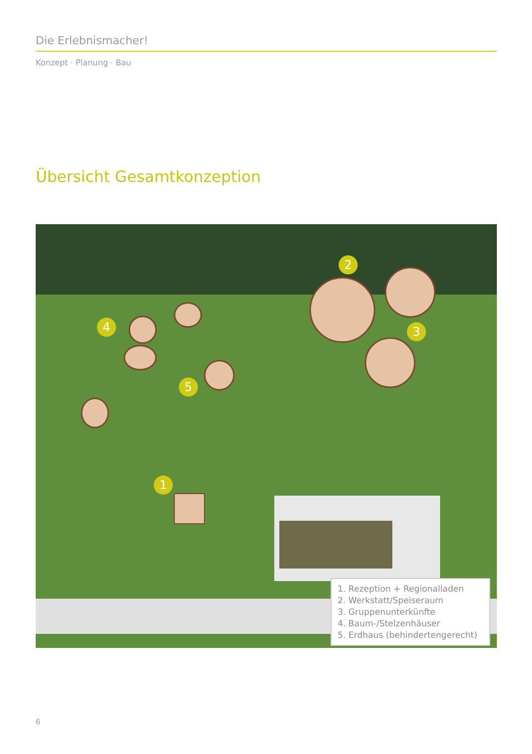Die Erlebnismacher!
Konzept · Planung · Bau
Übersicht Gesamtkonzeption
2
3
4
5
1
1. Rezeption + Regionalladen
2. Werkstatt/Speiseraum
3. Gruppenunterkünfte
4. Baum-/Stelzenhäuser
5. Erdhaus (behindertengerecht)
6